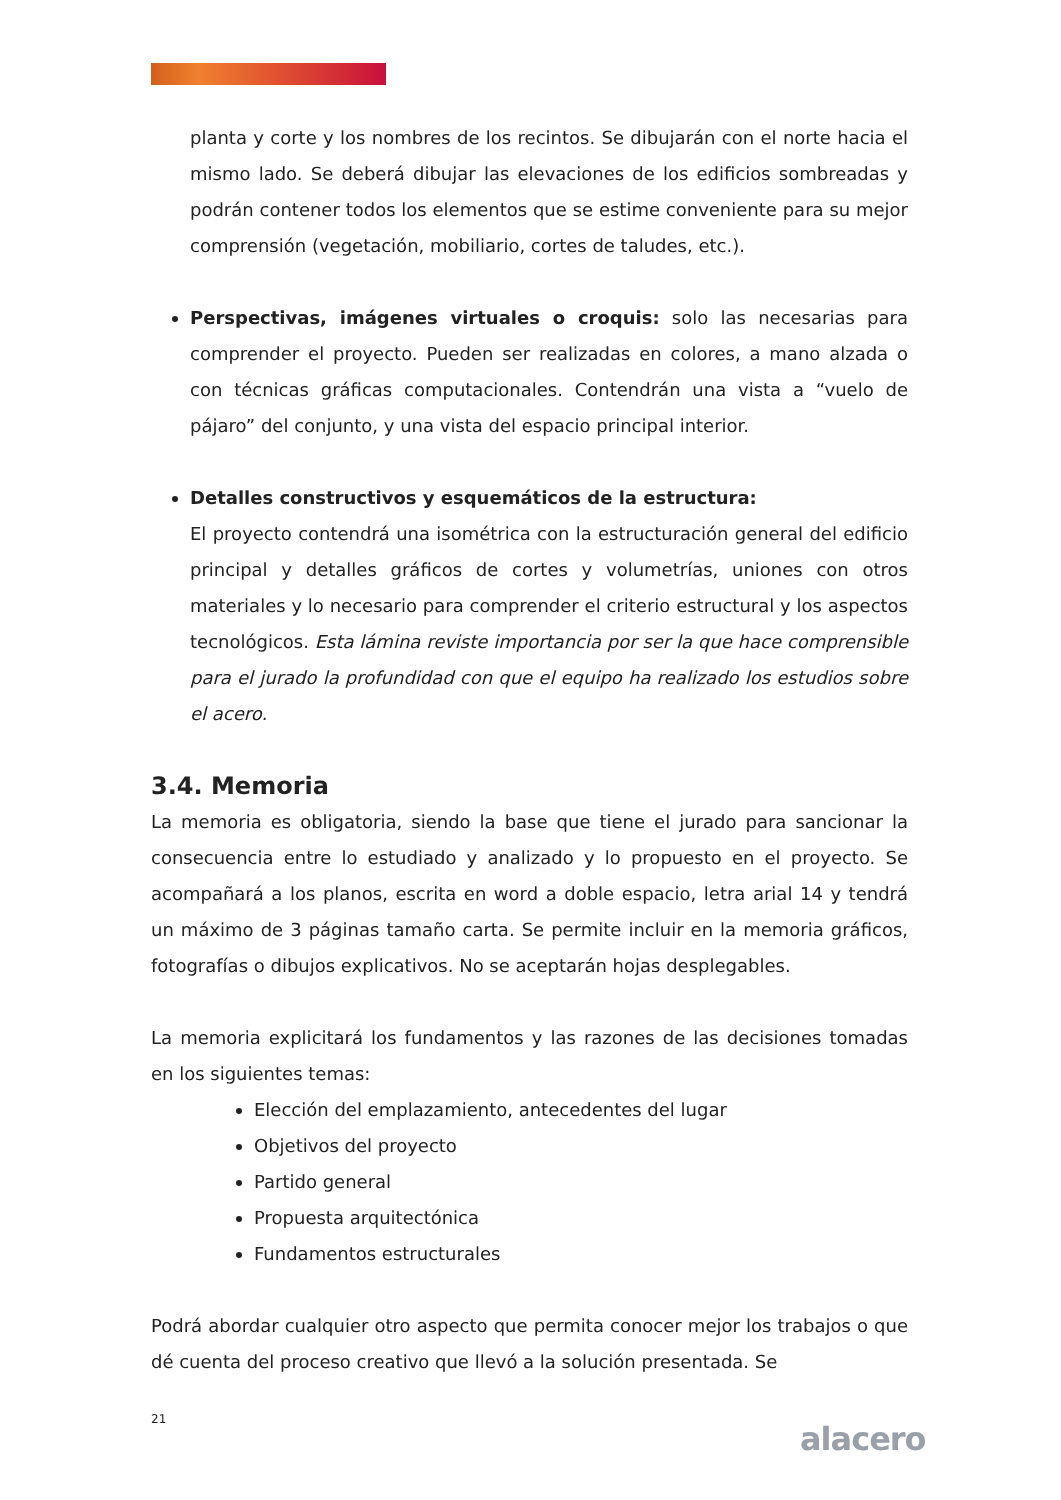planta y corte y los nombres de los recintos. Se dibujarán con el norte hacia el mismo lado. Se deberá dibujar las elevaciones de los edificios sombreadas y podrán contener todos los elementos que se estime conveniente para su mejor comprensión (vegetación, mobiliario, cortes de taludes, etc.).
Perspectivas, imágenes virtuales o croquis: solo las necesarias para comprender el proyecto. Pueden ser realizadas en colores, a mano alzada o con técnicas gráficas computacionales. Contendrán una vista a “vuelo de pájaro” del conjunto, y una vista del espacio principal interior.
Detalles constructivos y esquemáticos de la estructura:
El proyecto contendrá una isométrica con la estructuración general del edificio principal y detalles gráficos de cortes y volumetrías, uniones con otros materiales y lo necesario para comprender el criterio estructural y los aspectos tecnológicos. Esta lámina reviste importancia por ser la que hace comprensible para el jurado la profundidad con que el equipo ha realizado los estudios sobre el acero.
3.4. Memoria
La memoria es obligatoria, siendo la base que tiene el jurado para sancionar la consecuencia entre lo estudiado y analizado y lo propuesto en el proyecto. Se acompañará a los planos, escrita en word a doble espacio, letra arial 14 y tendrá un máximo de 3 páginas tamaño carta. Se permite incluir en la memoria gráficos, fotografías o dibujos explicativos. No se aceptarán hojas desplegables.
La memoria explicitará los fundamentos y las razones de las decisiones tomadas en los siguientes temas:
Elección del emplazamiento, antecedentes del lugar
Objetivos del proyecto
Partido general
Propuesta arquitectónica
Fundamentos estructurales
Podrá abordar cualquier otro aspecto que permita conocer mejor los trabajos o que dé cuenta del proceso creativo que llevó a la solución presentada. Se
21
alacero